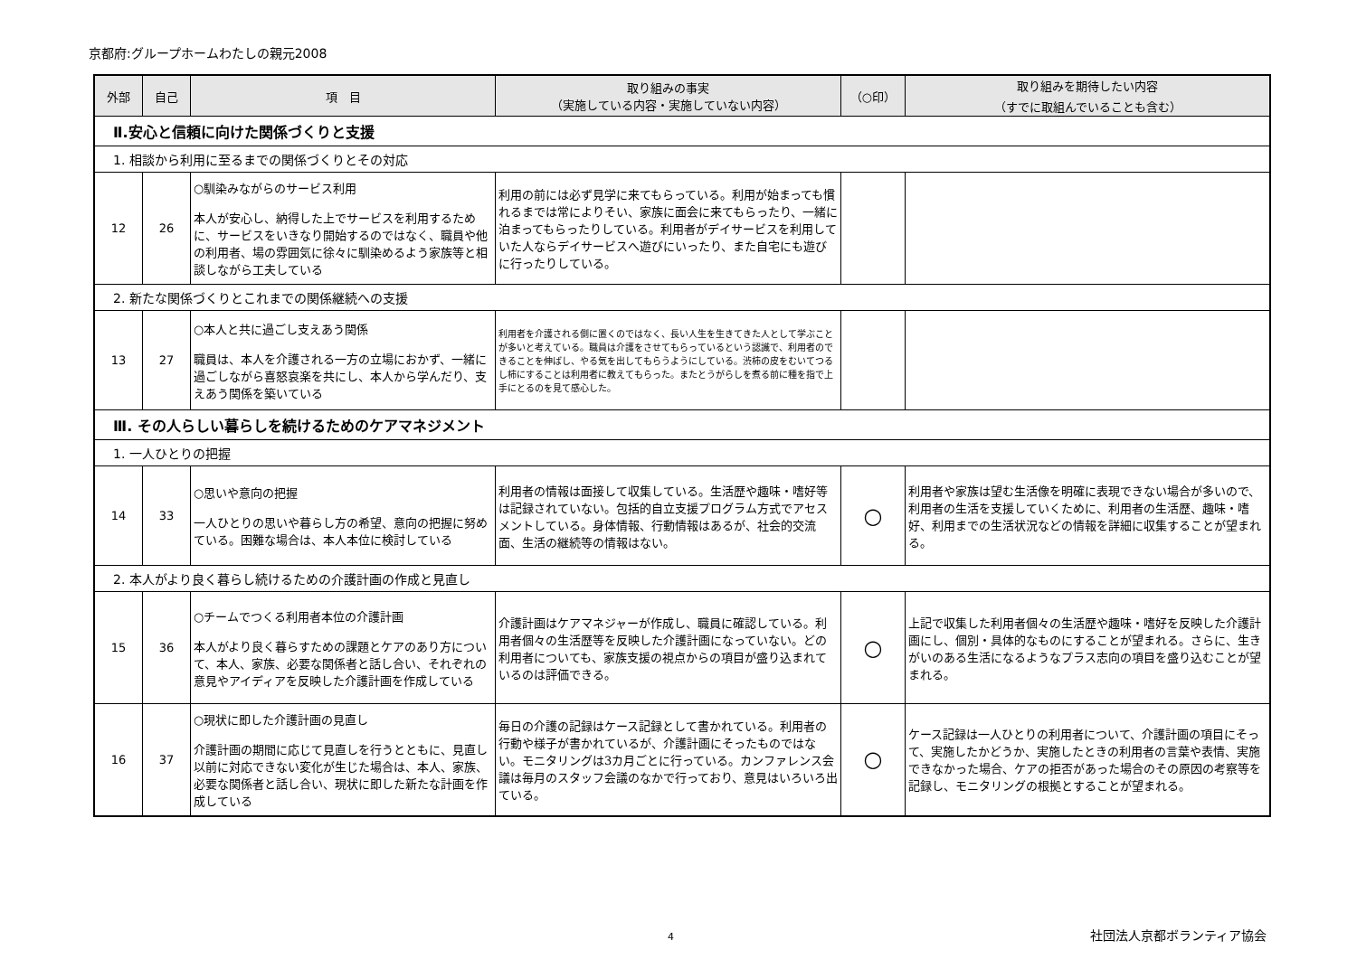京都府:グループホームわたしの親元2008
| 外部 | 自己 | 項 目 | 取り組みの事実 （実施している内容・実施していない内容） | （○印） | 取り組みを期待したい内容 （すでに取組んでいることも含む） |
| --- | --- | --- | --- | --- | --- |
| Ⅱ.安心と信頼に向けた関係づくりと支援 | | | | | |
| 1. 相談から利用に至るまでの関係づくりとその対応 | | | | | |
| 12 | 26 | ○馴染みながらのサービス利用 本人が安心し、納得した上でサービスを利用するために、サービスをいきなり開始するのではなく、職員や他の利用者、場の雰囲気に徐々に馴染めるよう家族等と相談しながら工夫している | 利用の前には必ず見学に来てもらっている。利用が始まっても慣れるまでは常によりそい、家族に面会に来てもらったり、一緒に泊まってもらったりしている。利用者がデイサービスを利用していた人ならデイサービスへ遊びにいったり、また自宅にも遊びに行ったりしている。 | | |
| 2. 新たな関係づくりとこれまでの関係継続への支援 | | | | | |
| 13 | 27 | ○本人と共に過ごし支えあう関係 職員は、本人を介護される一方の立場におかず、一緒に過ごしながら喜怒哀楽を共にし、本人から学んだり、支えあう関係を築いている | 利用者を介護される側に置くのではなく、長い人生を生きてきた人として学ぶことが多いと考えている。職員は介護をさせてもらっているという認識で、利用者のできることを伸ばし、やる気を出してもらうようにしている。渋柿の皮をむいてつるし柿にすることは利用者に教えてもらった。またとうがらしを煮る前に種を指で上手にとるのを見て感心した。 | | |
| Ⅲ. その人らしい暮らしを続けるためのケアマネジメント | | | | | |
| 1. 一人ひとりの把握 | | | | | |
| 14 | 33 | ○思いや意向の把握 一人ひとりの思いや暮らし方の希望、意向の把握に努めている。困難な場合は、本人本位に検討している | 利用者の情報は面接して収集している。生活歴や趣味・嗜好等は記録されていない。包括的自立支援プログラム方式でアセスメントしている。身体情報、行動情報はあるが、社会的交流面、生活の継続等の情報はない。 | ○ | 利用者や家族は望む生活像を明確に表現できない場合が多いので、利用者の生活を支援していくために、利用者の生活歴、趣味・嗜好、利用までの生活状況などの情報を詳細に収集することが望まれる。 |
| 2. 本人がより良く暮らし続けるための介護計画の作成と見直し | | | | | |
| 15 | 36 | ○チームでつくる利用者本位の介護計画 本人がより良く暮らすための課題とケアのあり方について、本人、家族、必要な関係者と話し合い、それぞれの意見やアイディアを反映した介護計画を作成している | 介護計画はケアマネジャーが作成し、職員に確認している。利用者個々の生活歴等を反映した介護計画になっていない。どの利用者についても、家族支援の視点からの項目が盛り込まれているのは評価できる。 | ○ | 上記で収集した利用者個々の生活歴や趣味・嗜好を反映した介護計画にし、個別・具体的なものにすることが望まれる。さらに、生きがいのある生活になるようなプラス志向の項目を盛り込むことが望まれる。 |
| 16 | 37 | ○現状に即した介護計画の見直し 介護計画の期間に応じて見直しを行うとともに、見直し以前に対応できない変化が生じた場合は、本人、家族、必要な関係者と話し合い、現状に即した新たな計画を作成している | 毎日の介護の記録はケース記録として書かれている。利用者の行動や様子が書かれているが、介護計画にそったものではない。モニタリングは3カ月ごとに行っている。カンファレンス会議は毎月のスタッフ会議のなかで行っており、意見はいろいろ出ている。 | ○ | ケース記録は一人ひとりの利用者について、介護計画の項目にそって、実施したかどうか、実施したときの利用者の言葉や表情、実施できなかった場合、ケアの拒否があった場合のその原因の考察等を記録し、モニタリングの根拠とすることが望まれる。 |
4
社団法人京都ボランティア協会